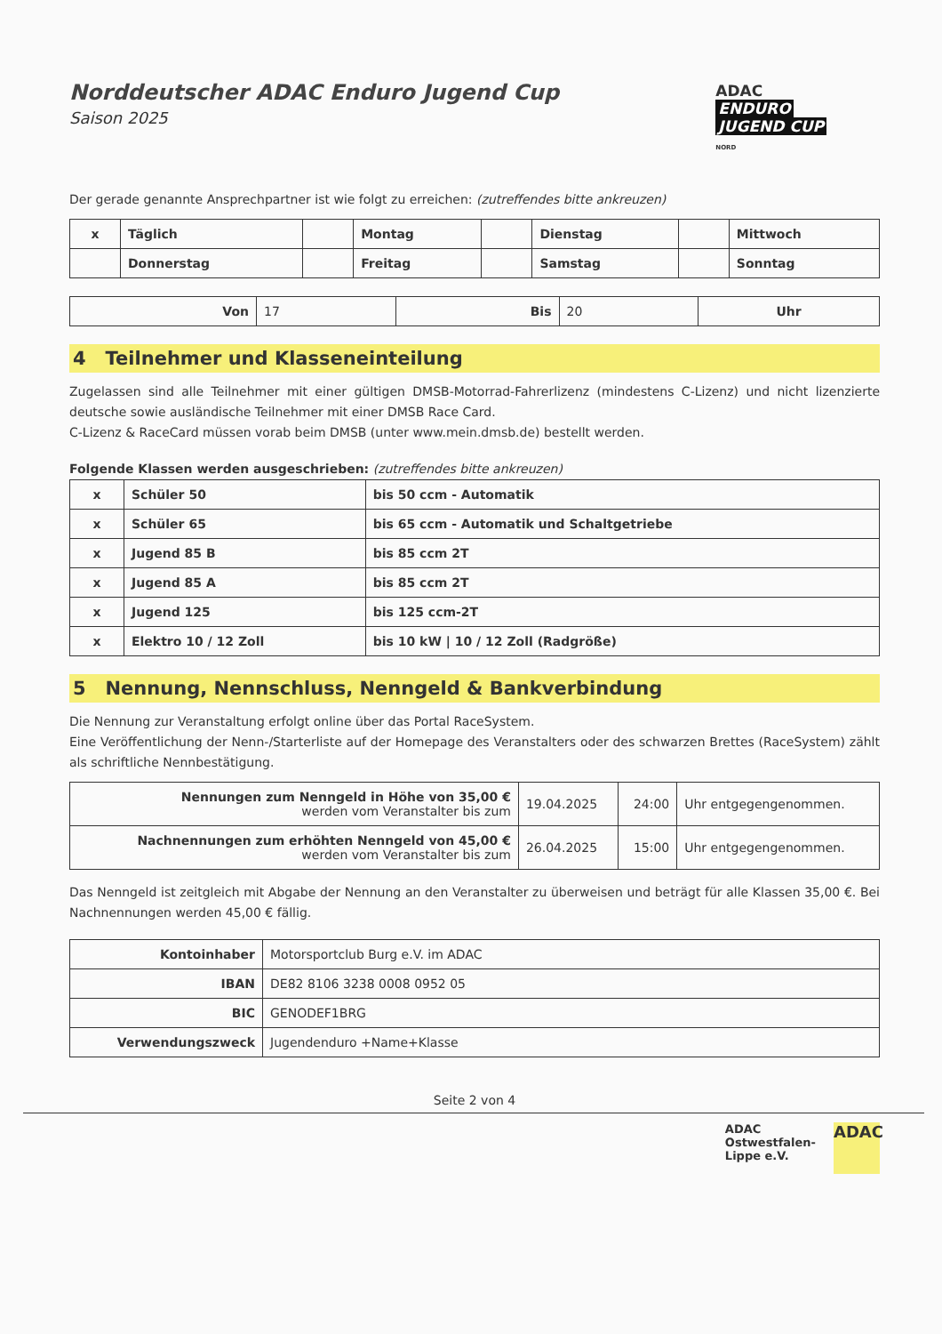ADAC
ENDURO
JUGEND CUP
NORD
Norddeutscher ADAC Enduro Jugend Cup
Saison 2025
Der gerade genannte Ansprechpartner ist wie folgt zu erreichen: (zutreffendes bitte ankreuzen)
| x | Täglich | | Montag | | Dienstag | | Mittwoch |
| | Donnerstag | | Freitag | | Samstag | | Sonntag |
| Von | 17 | Bis | 20 | Uhr |
4 Teilnehmer und Klasseneinteilung
Zugelassen sind alle Teilnehmer mit einer gültigen DMSB-Motorrad-Fahrerlizenz (mindestens C-Lizenz) und nicht lizenzierte deutsche sowie ausländische Teilnehmer mit einer DMSB Race Card.
C-Lizenz & RaceCard müssen vorab beim DMSB (unter www.mein.dmsb.de) bestellt werden.
Folgende Klassen werden ausgeschrieben: (zutreffendes bitte ankreuzen)
| x | Schüler 50 | bis 50 ccm - Automatik |
| x | Schüler 65 | bis 65 ccm - Automatik und Schaltgetriebe |
| x | Jugend 85 B | bis 85 ccm 2T |
| x | Jugend 85 A | bis 85 ccm 2T |
| x | Jugend 125 | bis 125 ccm-2T |
| x | Elektro 10 / 12 Zoll | bis 10 kW / 10 / 12 Zoll (Radgröße) |
5 Nennung, Nennschluss, Nenngeld & Bankverbindung
Die Nennung zur Veranstaltung erfolgt online über das Portal RaceSystem.
Eine Veröffentlichung der Nenn-/Starterliste auf der Homepage des Veranstalters oder des schwarzen Brettes (RaceSystem) zählt als schriftliche Nennbestätigung.
| Nennungen zum Nenngeld in Höhe von 35,00 € werden vom Veranstalter bis zum | 19.04.2025 | 24:00 | Uhr entgegengenommen. |
| Nachnennungen zum erhöhten Nenngeld von 45,00 € werden vom Veranstalter bis zum | 26.04.2025 | 15:00 | Uhr entgegengenommen. |
Das Nenngeld ist zeitgleich mit Abgabe der Nennung an den Veranstalter zu überweisen und beträgt für alle Klassen 35,00 €. Bei Nachnennungen werden 45,00 € fällig.
| Kontoinhaber | Motorsportclub Burg e.V. im ADAC |
| IBAN | DE82 8106 3238 0008 0952 05 |
| BIC | GENODEF1BRG |
| Verwendungszweck | Jugendenduro +Name+Klasse |
Seite 2 von 4
ADAC
Ostwestfalen-
Lippe e.V.
ADAC